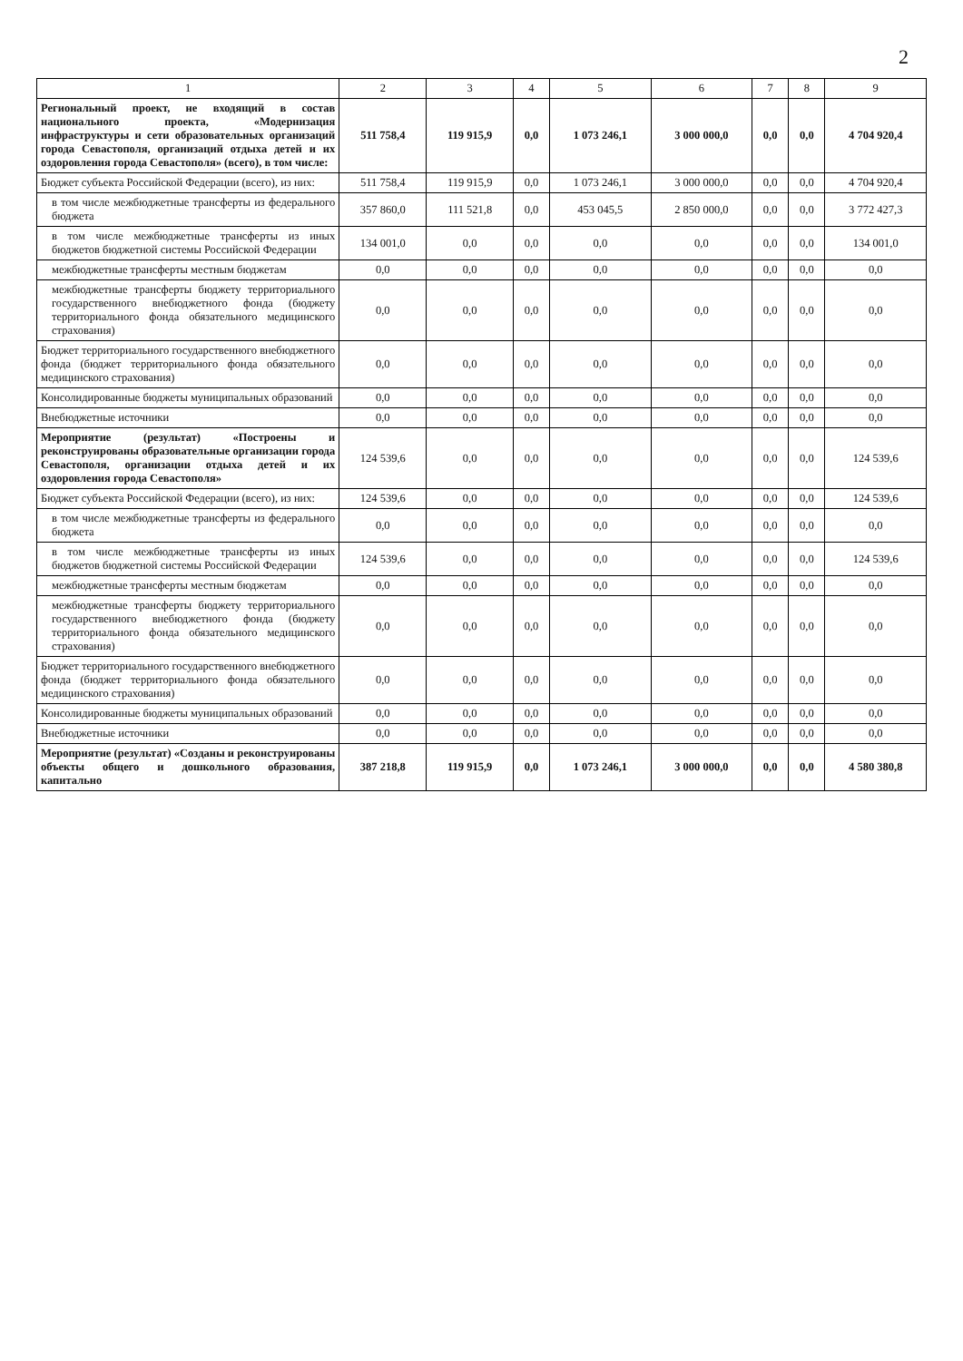2
| 1 | 2 | 3 | 4 | 5 | 6 | 7 | 8 | 9 |
| --- | --- | --- | --- | --- | --- | --- | --- | --- |
| Региональный проект, не входящий в состав национального проекта, «Модернизация инфраструктуры и сети образовательных организаций города Севастополя, организаций отдыха детей и их оздоровления города Севастополя» (всего), в том числе: | 511 758,4 | 119 915,9 | 0,0 | 1 073 246,1 | 3 000 000,0 | 0,0 | 0,0 | 4 704 920,4 |
| Бюджет субъекта Российской Федерации (всего), из них: | 511 758,4 | 119 915,9 | 0,0 | 1 073 246,1 | 3 000 000,0 | 0,0 | 0,0 | 4 704 920,4 |
| в том числе межбюджетные трансферты из федерального бюджета | 357 860,0 | 111 521,8 | 0,0 | 453 045,5 | 2 850 000,0 | 0,0 | 0,0 | 3 772 427,3 |
| в том числе межбюджетные трансферты из иных бюджетов бюджетной системы Российской Федерации | 134 001,0 | 0,0 | 0,0 | 0,0 | 0,0 | 0,0 | 0,0 | 134 001,0 |
| межбюджетные трансферты местным бюджетам | 0,0 | 0,0 | 0,0 | 0,0 | 0,0 | 0,0 | 0,0 | 0,0 |
| межбюджетные трансферты бюджету территориального государственного внебюджетного фонда (бюджету территориального фонда обязательного медицинского страхования) | 0,0 | 0,0 | 0,0 | 0,0 | 0,0 | 0,0 | 0,0 | 0,0 |
| Бюджет территориального государственного внебюджетного фонда (бюджет территориального фонда обязательного медицинского страхования) | 0,0 | 0,0 | 0,0 | 0,0 | 0,0 | 0,0 | 0,0 | 0,0 |
| Консолидированные бюджеты муниципальных образований | 0,0 | 0,0 | 0,0 | 0,0 | 0,0 | 0,0 | 0,0 | 0,0 |
| Внебюджетные источники | 0,0 | 0,0 | 0,0 | 0,0 | 0,0 | 0,0 | 0,0 | 0,0 |
| Мероприятие (результат) «Построены и реконструированы образовательные организации города Севастополя, организации отдыха детей и их оздоровления города Севастополя» | 124 539,6 | 0,0 | 0,0 | 0,0 | 0,0 | 0,0 | 0,0 | 124 539,6 |
| Бюджет субъекта Российской Федерации (всего), из них: | 124 539,6 | 0,0 | 0,0 | 0,0 | 0,0 | 0,0 | 0,0 | 124 539,6 |
| в том числе межбюджетные трансферты из федерального бюджета | 0,0 | 0,0 | 0,0 | 0,0 | 0,0 | 0,0 | 0,0 | 0,0 |
| в том числе межбюджетные трансферты из иных бюджетов бюджетной системы Российской Федерации | 124 539,6 | 0,0 | 0,0 | 0,0 | 0,0 | 0,0 | 0,0 | 124 539,6 |
| межбюджетные трансферты местным бюджетам | 0,0 | 0,0 | 0,0 | 0,0 | 0,0 | 0,0 | 0,0 | 0,0 |
| межбюджетные трансферты бюджету территориального государственного внебюджетного фонда (бюджету территориального фонда обязательного медицинского страхования) | 0,0 | 0,0 | 0,0 | 0,0 | 0,0 | 0,0 | 0,0 | 0,0 |
| Бюджет территориального государственного внебюджетного фонда (бюджет территориального фонда обязательного медицинского страхования) | 0,0 | 0,0 | 0,0 | 0,0 | 0,0 | 0,0 | 0,0 | 0,0 |
| Консолидированные бюджеты муниципальных образований | 0,0 | 0,0 | 0,0 | 0,0 | 0,0 | 0,0 | 0,0 | 0,0 |
| Внебюджетные источники | 0,0 | 0,0 | 0,0 | 0,0 | 0,0 | 0,0 | 0,0 | 0,0 |
| Мероприятие (результат) «Созданы и реконструированы объекты общего и дошкольного образования, капитально | 387 218,8 | 119 915,9 | 0,0 | 1 073 246,1 | 3 000 000,0 | 0,0 | 0,0 | 4 580 380,8 |